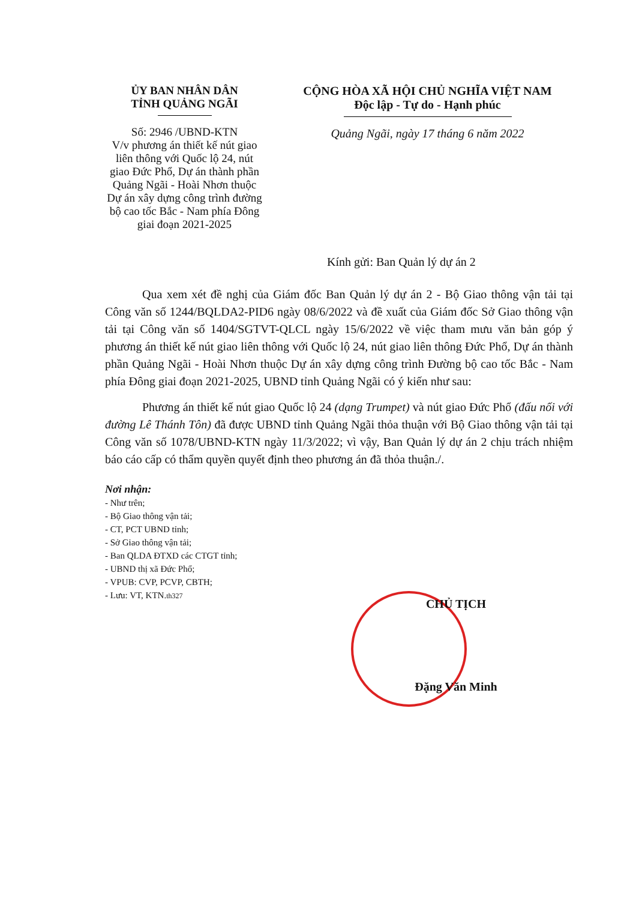ỦY BAN NHÂN DÂN
TỈNH QUẢNG NGÃI
Số: 2946 /UBND-KTN
V/v phương án thiết kế nút giao liên thông với Quốc lộ 24, nút giao Đức Phổ, Dự án thành phần Quảng Ngãi - Hoài Nhơn thuộc Dự án xây dựng công trình đường bộ cao tốc Bắc - Nam phía Đông giai đoạn 2021-2025
CỘNG HÒA XÃ HỘI CHỦ NGHĨA VIỆT NAM
Độc lập - Tự do - Hạnh phúc
Quảng Ngãi, ngày 17 tháng 6 năm 2022
Kính gửi: Ban Quản lý dự án 2
Qua xem xét đề nghị của Giám đốc Ban Quản lý dự án 2 - Bộ Giao thông vận tải tại Công văn số 1244/BQLDA2-PID6 ngày 08/6/2022 và đề xuất của Giám đốc Sở Giao thông vận tải tại Công văn số 1404/SGTVT-QLCL ngày 15/6/2022 về việc tham mưu văn bản góp ý phương án thiết kế nút giao liên thông với Quốc lộ 24, nút giao liên thông Đức Phổ, Dự án thành phần Quảng Ngãi - Hoài Nhơn thuộc Dự án xây dựng công trình Đường bộ cao tốc Bắc - Nam phía Đông giai đoạn 2021-2025, UBND tỉnh Quảng Ngãi có ý kiến như sau:
Phương án thiết kế nút giao Quốc lộ 24 (dạng Trumpet) và nút giao Đức Phổ (đấu nối với đường Lê Thánh Tôn) đã được UBND tỉnh Quảng Ngãi thỏa thuận với Bộ Giao thông vận tải tại Công văn số 1078/UBND-KTN ngày 11/3/2022; vì vậy, Ban Quản lý dự án 2 chịu trách nhiệm báo cáo cấp có thẩm quyền quyết định theo phương án đã thỏa thuận./.
Nơi nhận:
- Như trên;
- Bộ Giao thông vận tải;
- CT, PCT UBND tỉnh;
- Sở Giao thông vận tải;
- Ban QLDA ĐTXD các CTGT tỉnh;
- UBND thị xã Đức Phổ;
- VPUB: CVP, PCVP, CBTH;
- Lưu: VT, KTN.th327
CHỦ TỊCH
Đặng Văn Minh